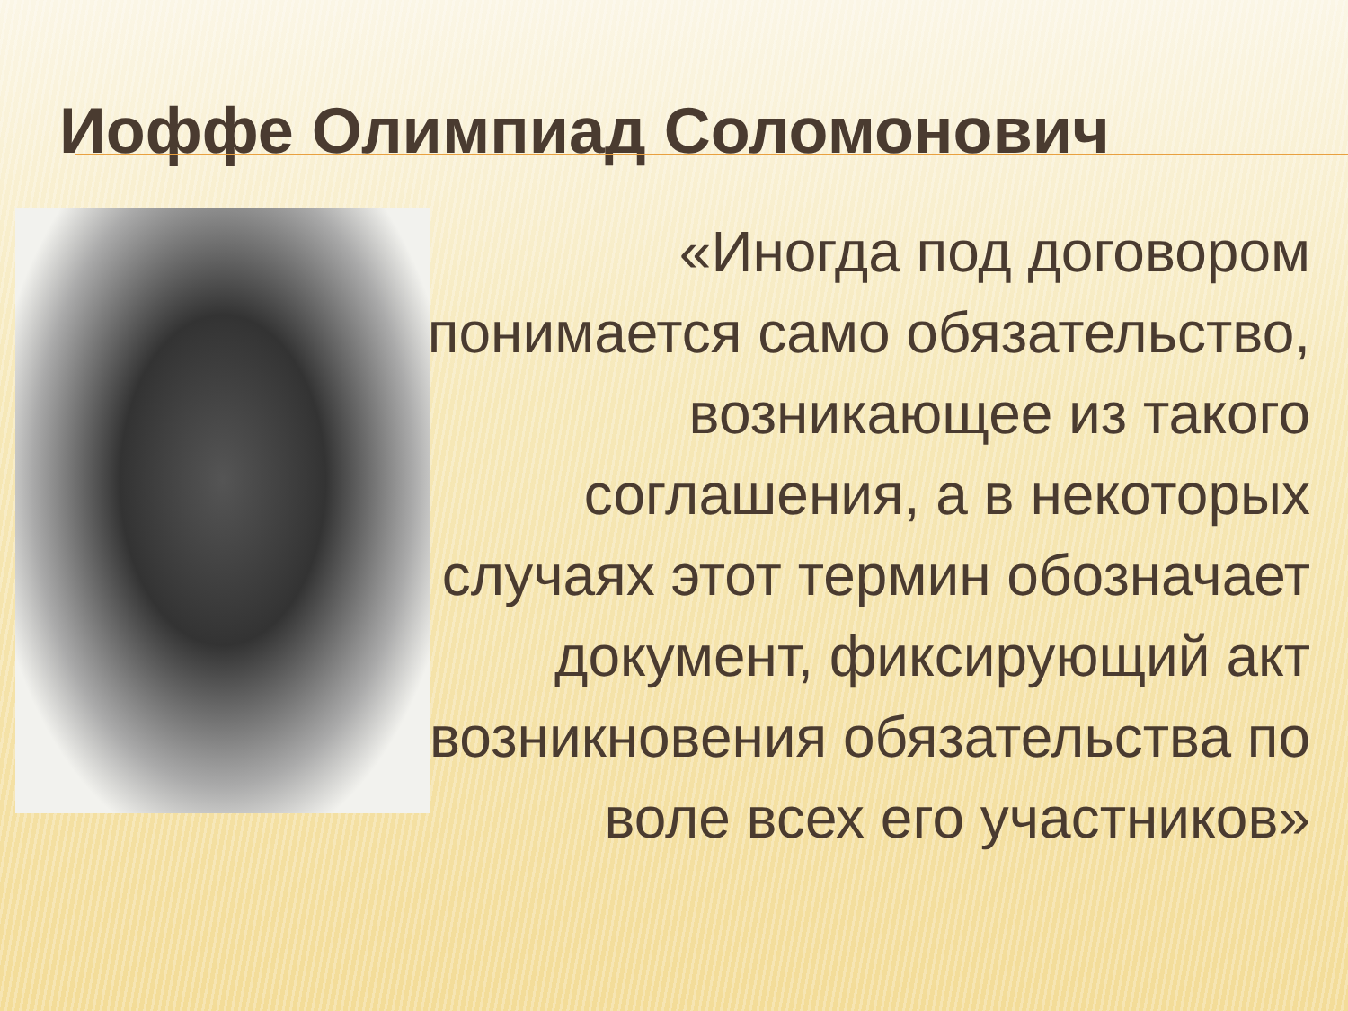Иоффе Олимпиад Соломонович
«Иногда под договором понимается само обязательство, возникающее из такого соглашения, а в некоторых случаях этот термин обозначает документ, фиксирующий акт возникновения обязательства по воле всех его участников»